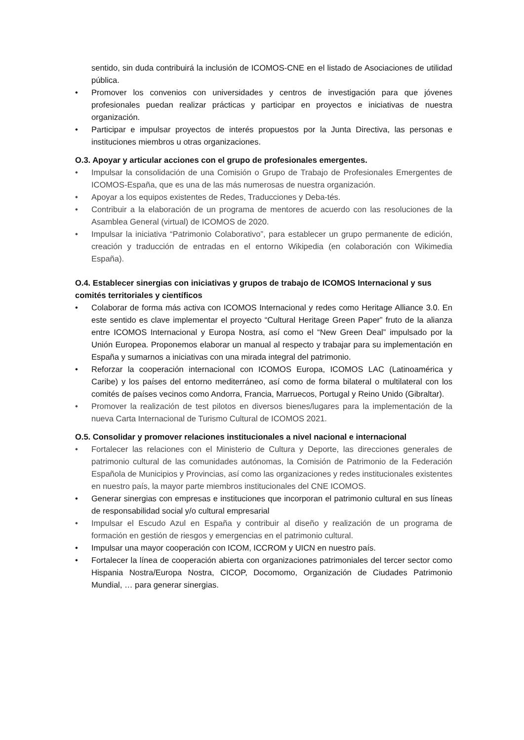sentido, sin duda contribuirá la inclusión de ICOMOS-CNE en el listado de Asociaciones de utilidad pública.
• Promover los convenios con universidades y centros de investigación para que jóvenes profesionales puedan realizar prácticas y participar en proyectos e iniciativas de nuestra organización.
• Participar e impulsar proyectos de interés propuestos por la Junta Directiva, las personas e instituciones miembros u otras organizaciones.
O.3. Apoyar y articular acciones con el grupo de profesionales emergentes.
• Impulsar la consolidación de una Comisión o Grupo de Trabajo de Profesionales Emergentes de ICOMOS-España, que es una de las más numerosas de nuestra organización.
• Apoyar a los equipos existentes de Redes, Traducciones y Deba-tés.
• Contribuir a la elaboración de un programa de mentores de acuerdo con las resoluciones de la Asamblea General (virtual) de ICOMOS de 2020.
• Impulsar la iniciativa “Patrimonio Colaborativo”, para establecer un grupo permanente de edición, creación y traducción de entradas en el entorno Wikipedia (en colaboración con Wikimedia España).
O.4. Establecer sinergias con iniciativas y grupos de trabajo de ICOMOS Internacional y sus comités territoriales y científicos
• Colaborar de forma más activa con ICOMOS Internacional y redes como Heritage Alliance 3.0. En este sentido es clave implementar el proyecto “Cultural Heritage Green Paper” fruto de la alianza entre ICOMOS Internacional y Europa Nostra, así como el “New Green Deal” impulsado por la Unión Europea. Proponemos elaborar un manual al respecto y trabajar para su implementación en España y sumarnos a iniciativas con una mirada integral del patrimonio.
• Reforzar la cooperación internacional con ICOMOS Europa, ICOMOS LAC (Latinoamérica y Caribe) y los países del entorno mediterráneo, así como de forma bilateral o multilateral con los comités de países vecinos como Andorra, Francia, Marruecos, Portugal y Reino Unido (Gibraltar).
• Promover la realización de test pilotos en diversos bienes/lugares para la implementación de la nueva Carta Internacional de Turismo Cultural de ICOMOS 2021.
O.5. Consolidar y promover relaciones institucionales a nivel nacional e internacional
• Fortalecer las relaciones con el Ministerio de Cultura y Deporte, las direcciones generales de patrimonio cultural de las comunidades autónomas, la Comisión de Patrimonio de la Federación Española de Municipios y Provincias, así como las organizaciones y redes institucionales existentes en nuestro país, la mayor parte miembros institucionales del CNE ICOMOS.
• Generar sinergias con empresas e instituciones que incorporan el patrimonio cultural en sus líneas de responsabilidad social y/o cultural empresarial
• Impulsar el Escudo Azul en España y contribuir al diseño y realización de un programa de formación en gestión de riesgos y emergencias en el patrimonio cultural.
• Impulsar una mayor cooperación con ICOM, ICCROM y UICN en nuestro país.
• Fortalecer la línea de cooperación abierta con organizaciones patrimoniales del tercer sector como Hispania Nostra/Europa Nostra, CICOP, Docomomo, Organización de Ciudades Patrimonio Mundial, … para generar sinergias.